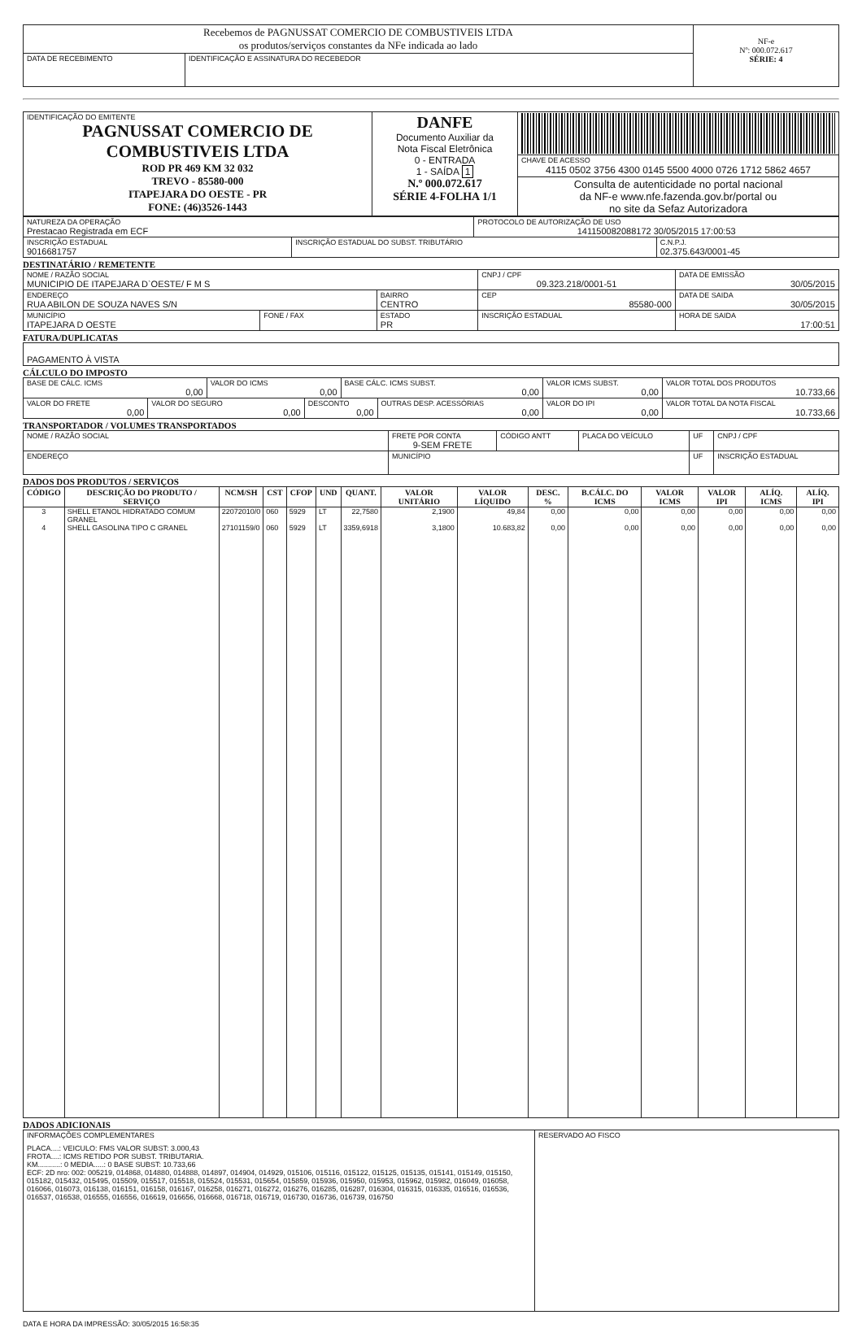| Recebemos de PAGNUSSAT COMERCIO DE COMBUSTIVEIS LTDA os produtos/serviços constantes da NFe indicada ao lado | | NF-e Nº: 000.072.617 SÉRIE: 4 |
| DATA DE RECEBIMENTO | IDENTIFICAÇÃO E ASSINATURA DO RECEBEDOR | |
| IDENTIFICAÇÃO DO EMITENTE PAGNUSSAT COMERCIO DE COMBUSTIVEIS LTDA ROD PR 469 KM 32 032 TREVO - 85580-000 ITAPEJARA DO OESTE - PR FONE: (46)3526-1443 | DANFE Documento Auxiliar da Nota Fiscal Eletrônica 0 - ENTRADA 1 - SAÍDA 1 N.º 000.072.617 SÉRIE 4-FOLHA 1/1 | |
| | | CHAVE DE ACESSO 4115 0502 3756 4300 0145 5500 4000 0726 1712 5862 4657 |
| | | Consulta de autenticidade no portal nacional da NF-e www.nfe.fazenda.gov.br/portal ou no site da Sefaz Autorizadora |
| NATUREZA DA OPERAÇÃO Prestacao Registrada em ECF | | PROTOCOLO DE AUTORIZAÇÃO DE USO 141150082088172 30/05/2015 17:00:53 | |
| INSCRIÇÃO ESTADUAL 9016681757 | INSCRIÇÃO ESTADUAL DO SUBST. TRIBUTÁRIO | | C.N.P.J. 02.375.643/0001-45 |
DESTINATÁRIO / REMETENTE
| NOME / RAZÃO SOCIAL MUNICIPIO DE ITAPEJARA D`OESTE/ F M S | | | CNPJ / CPF 09.323.218/0001-51 | DATA DE EMISSÃO 30/05/2015 |
| ENDEREÇO RUA ABILON DE SOUZA NAVES S/N | | BAIRRO CENTRO | CEP 85580-000 | DATA DE SAIDA 30/05/2015 |
| MUNICÍPIO ITAPEJARA D OESTE | FONE / FAX | ESTADO PR | INSCRIÇÃO ESTADUAL | HORA DE SAIDA 17:00:51 |
FATURA/DUPLICATAS
| PAGAMENTO À VISTA |
CÁLCULO DO IMPOSTO
| BASE DE CÁLC. ICMS 0,00 | | VALOR DO ICMS 0,00 | | BASE CÁLC. ICMS SUBST. 0,00 | | VALOR ICMS SUBST. 0,00 | VALOR TOTAL DOS PRODUTOS 10.733,66 |
| VALOR DO FRETE 0,00 | VALOR DO SEGURO 0,00 | | DESCONTO 0,00 | | OUTRAS DESP. ACESSÓRIAS 0,00 | VALOR DO IPI 0,00 | VALOR TOTAL DA NOTA FISCAL 10.733,66 |
TRANSPORTADOR / VOLUMES TRANSPORTADOS
| NOME / RAZÃO SOCIAL | FRETE POR CONTA 9-SEM FRETE | CÓDIGO ANTT | PLACA DO VEÍCULO | UF | CNPJ / CPF |
| ENDEREÇO | MUNICÍPIO | | | UF | INSCRIÇÃO ESTADUAL |
DADOS DOS PRODUTOS / SERVIÇOS
| CÓDIGO | DESCRIÇÃO DO PRODUTO / SERVIÇO | NCM/SH | CST | CFOP | UND | QUANT. | VALOR UNITÁRIO | VALOR LÍQUIDO | DESC. % | B.CÁLC. DO ICMS | VALOR ICMS | VALOR IPI | ALÍQ. ICMS | ALÍQ. IPI |
| --- | --- | --- | --- | --- | --- | --- | --- | --- | --- | --- | --- | --- | --- | --- |
| 3 | SHELL ETANOL HIDRATADO COMUM GRANEL | 22072010/0 | 060 | 5929 | LT | 22,7580 | 2,1900 | 49,84 | 0,00 | 0,00 | 0,00 | 0,00 | 0,00 | 0,00 |
| 4 | SHELL GASOLINA TIPO C GRANEL | 27101159/0 | 060 | 5929 | LT | 3359,6918 | 3,1800 | 10.683,82 | 0,00 | 0,00 | 0,00 | 0,00 | 0,00 | 0,00 |
DADOS ADICIONAIS
| INFORMAÇÕES COMPLEMENTARES PLACA....: VEICULO: FMS VALOR SUBST: 3.000,43 FROTA....: ICMS RETIDO POR SUBST. TRIBUTARIA. KM...........: 0 MEDIA.....: 0 BASE SUBST: 10.733,66 ECF: 2D nro: 002: 005219, 014868, 014880, 014888, 014897, 014904, 014929, 015106, 015116, 015122, 015125, 015135, 015141, 015149, 015150, 015182, 015432, 015495, 015509, 015517, 015518, 015524, 015531, 015654, 015859, 015936, 015950, 015953, 015962, 015982, 016049, 016058, 016066, 016073, 016138, 016151, 016158, 016167, 016258, 016271, 016272, 016276, 016285, 016287, 016304, 016315, 016335, 016516, 016536, 016537, 016538, 016555, 016556, 016619, 016656, 016668, 016718, 016719, 016730, 016736, 016739, 016750 | RESERVADO AO FISCO |
DATA E HORA DA IMPRESSÃO: 30/05/2015 16:58:35